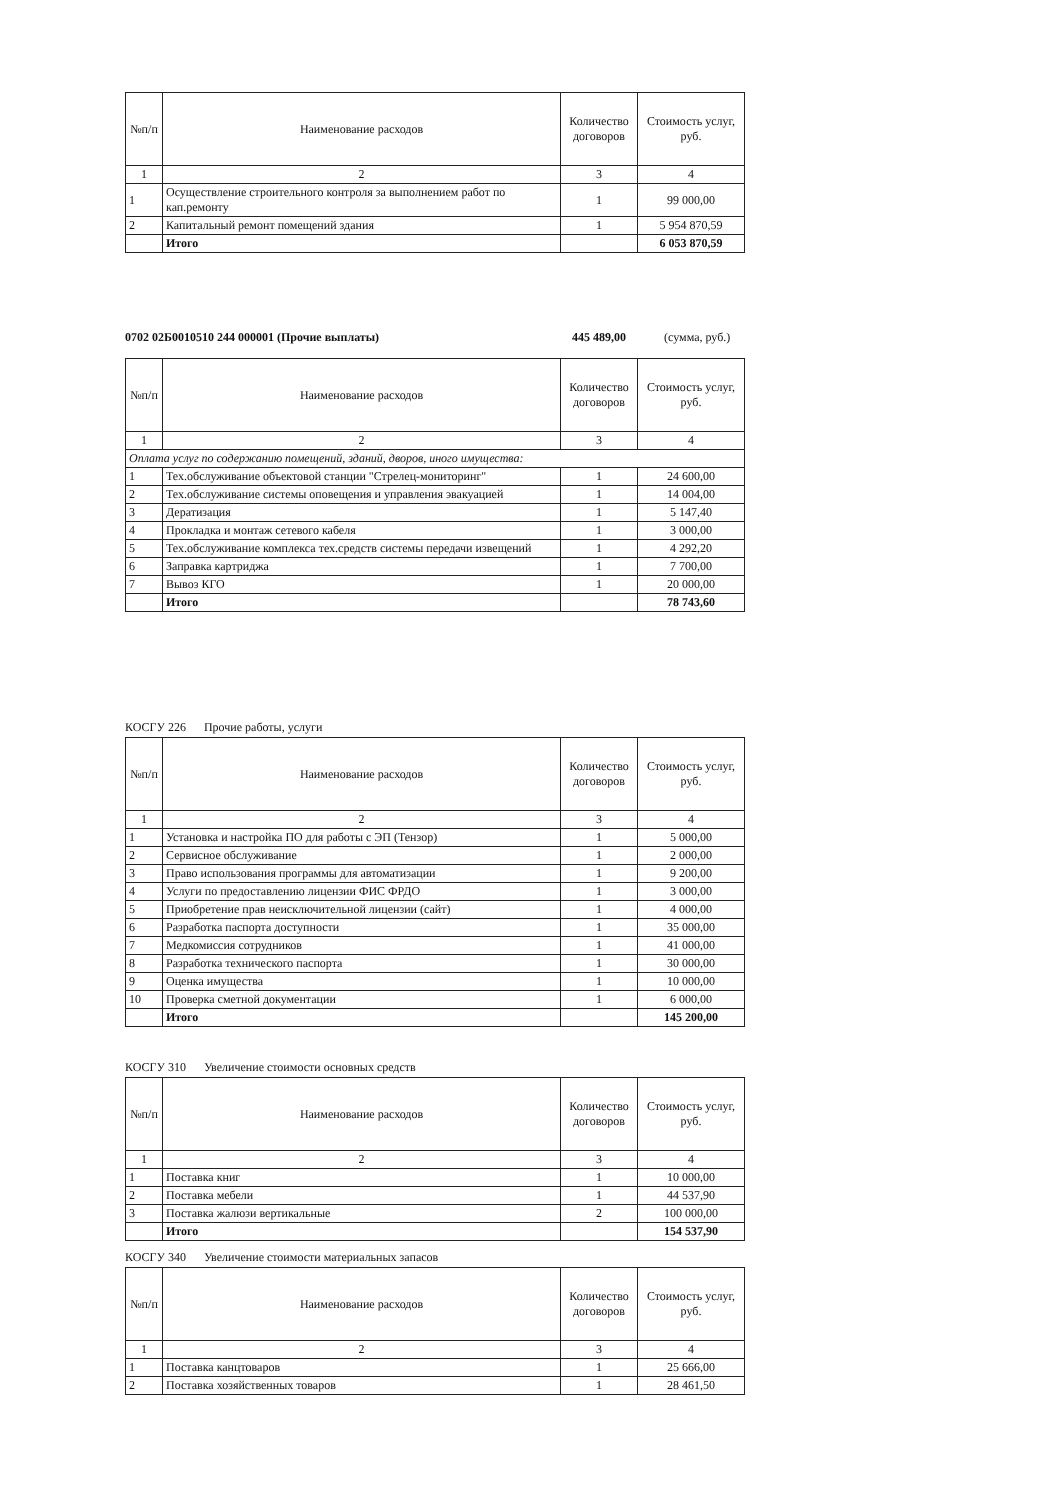| №п/п | Наименование расходов | Количество договоров | Стоимость услуг, руб. |
| --- | --- | --- | --- |
| 1 | 2 | 3 | 4 |
| 1 | Осуществление строительного контроля за выполнением работ по кап.ремонту | 1 | 99 000,00 |
| 2 | Капитальный ремонт помещений здания | 1 | 5 954 870,59 |
| | Итого | | 6 053 870,59 |
0702 02Б0010510 244 000001 (Прочие выплаты) 445 489,00 (сумма, руб.)
| №п/п | Наименование расходов | Количество договоров | Стоимость услуг, руб. |
| --- | --- | --- | --- |
| 1 | 2 | 3 | 4 |
| Оплата услуг по содержанию помещений, зданий, дворов, иного имущества: | | | |
| 1 | Тех.обслуживание объектовой станции "Стрелец-мониторинг" | 1 | 24 600,00 |
| 2 | Тех.обслуживание системы оповещения и управления эвакуацией | 1 | 14 004,00 |
| 3 | Дератизация | 1 | 5 147,40 |
| 4 | Прокладка и монтаж сетевого кабеля | 1 | 3 000,00 |
| 5 | Тех.обслуживание комплекса тех.средств системы передачи извещений | 1 | 4 292,20 |
| 6 | Заправка картриджа | 1 | 7 700,00 |
| 7 | Вывоз КГО | 1 | 20 000,00 |
| | Итого | | 78 743,60 |
КОСГУ 226 Прочие работы, услуги
| №п/п | Наименование расходов | Количество договоров | Стоимость услуг, руб. |
| --- | --- | --- | --- |
| 1 | 2 | 3 | 4 |
| 1 | Установка и настройка ПО для работы с ЭП (Тензор) | 1 | 5 000,00 |
| 2 | Сервисное обслуживание | 1 | 2 000,00 |
| 3 | Право использования программы для автоматизации | 1 | 9 200,00 |
| 4 | Услуги по предоставлению лицензии ФИС ФРДО | 1 | 3 000,00 |
| 5 | Приобретение прав неисключительной лицензии (сайт) | 1 | 4 000,00 |
| 6 | Разработка паспорта доступности | 1 | 35 000,00 |
| 7 | Медкомиссия сотрудников | 1 | 41 000,00 |
| 8 | Разработка технического паспорта | 1 | 30 000,00 |
| 9 | Оценка имущества | 1 | 10 000,00 |
| 10 | Проверка сметной документации | 1 | 6 000,00 |
| | Итого | | 145 200,00 |
КОСГУ 310 Увеличение стоимости основных средств
| №п/п | Наименование расходов | Количество договоров | Стоимость услуг, руб. |
| --- | --- | --- | --- |
| 1 | 2 | 3 | 4 |
| 1 | Поставка книг | 1 | 10 000,00 |
| 2 | Поставка мебели | 1 | 44 537,90 |
| 3 | Поставка жалюзи вертикальные | 2 | 100 000,00 |
| | Итого | | 154 537,90 |
КОСГУ 340 Увеличение стоимости материальных запасов
| №п/п | Наименование расходов | Количество договоров | Стоимость услуг, руб. |
| --- | --- | --- | --- |
| 1 | 2 | 3 | 4 |
| 1 | Поставка канцтоваров | 1 | 25 666,00 |
| 2 | Поставка хозяйственных товаров | 1 | 28 461,50 |